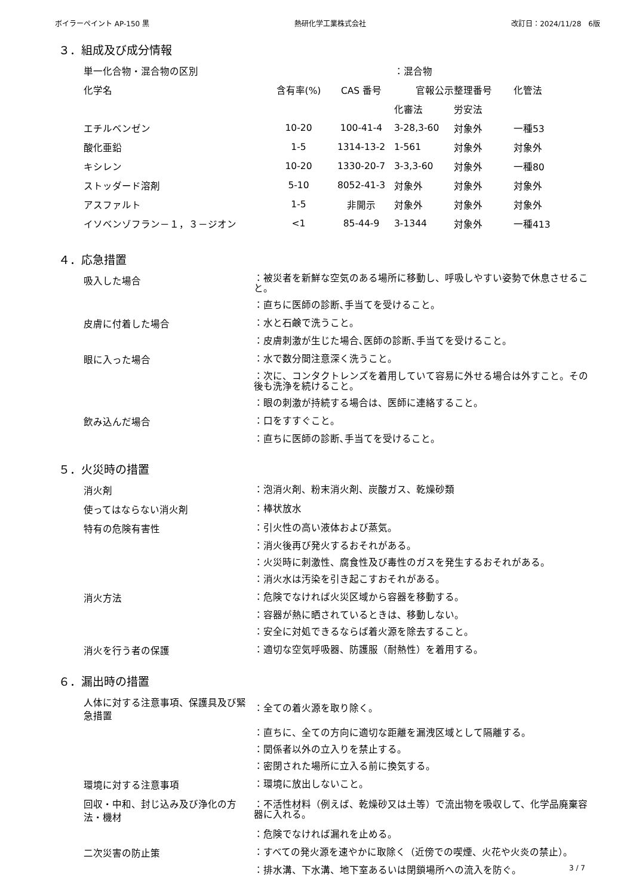ボイラーペイント AP-150 黒 熱研化学工業株式会社 改訂日：2024/11/28　6版
３．組成及び成分情報
| 単一化合物・混合物の区別 | | | ：混合物 | | |
| 化学名 | 含有率(%) | CAS 番号 | 官報公示整理番号 | | 化管法 |
| | | | 化審法 | 労安法 | |
| エチルベンゼン | 10-20 | 100-41-4 | 3-28,3-60 | 対象外 | 一種53 |
| 酸化亜鉛 | 1-5 | 1314-13-2 | 1-561 | 対象外 | 対象外 |
| キシレン | 10-20 | 1330-20-7 | 3-3,3-60 | 対象外 | 一種80 |
| ストッダード溶剤 | 5-10 | 8052-41-3 | 対象外 | 対象外 | 対象外 |
| アスファルト | 1-5 | 非開示 | 対象外 | 対象外 | 対象外 |
| イソベンゾフラン－１，３－ジオン | <1 | 85-44-9 | 3-1344 | 対象外 | 一種413 |
４．応急措置
| 吸入した場合 | ：被災者を新鮮な空気のある場所に移動し、呼吸しやすい姿勢で休息させること。 |
| | ：直ちに医師の診断､手当てを受けること。 |
| 皮膚に付着した場合 | ：水と石鹸で洗うこと。 |
| | ：皮膚刺激が生じた場合､医師の診断､手当てを受けること。 |
| 眼に入った場合 | ：水で数分間注意深く洗うこと。 |
| | ：次に、コンタクトレンズを着用していて容易に外せる場合は外すこと。その後も洗浄を続けること。 |
| | ：眼の刺激が持続する場合は、医師に連絡すること。 |
| 飲み込んだ場合 | ：口をすすぐこと。 |
| | ：直ちに医師の診断､手当てを受けること。 |
５．火災時の措置
| 消火剤 | ：泡消火剤、粉末消火剤、炭酸ガス、乾燥砂類 |
| 使ってはならない消火剤 | ：棒状放水 |
| 特有の危険有害性 | ：引火性の高い液体および蒸気。 |
| | ：消火後再び発火するおそれがある。 |
| | ：火災時に刺激性、腐食性及び毒性のガスを発生するおそれがある。 |
| | ：消火水は汚染を引き起こすおそれがある。 |
| 消火方法 | ：危険でなければ火災区域から容器を移動する。 |
| | ：容器が熱に晒されているときは、移動しない。 |
| | ：安全に対処できるならば着火源を除去すること。 |
| 消火を行う者の保護 | ：適切な空気呼吸器、防護服（耐熱性）を着用する。 |
６．漏出時の措置
| 人体に対する注意事項、保護具及び緊急措置 | ：全ての着火源を取り除く。 |
| | ：直ちに、全ての方向に適切な距離を漏洩区域として隔離する。 |
| | ：関係者以外の立入りを禁止する。 |
| | ：密閉された場所に立入る前に換気する。 |
| 環境に対する注意事項 | ：環境に放出しないこと。 |
| 回収・中和、封じ込み及び浄化の方法・機材 | ：不活性材料（例えば、乾燥砂又は土等）で流出物を吸収して、化学品廃棄容器に入れる。 |
| | ：危険でなければ漏れを止める。 |
| 二次災害の防止策 | ：すべての発火源を速やかに取除く（近傍での喫煙、火花や火炎の禁止）。 |
| | ：排水溝、下水溝、地下室あるいは閉鎖場所への流入を防ぐ。 |
3 / 7